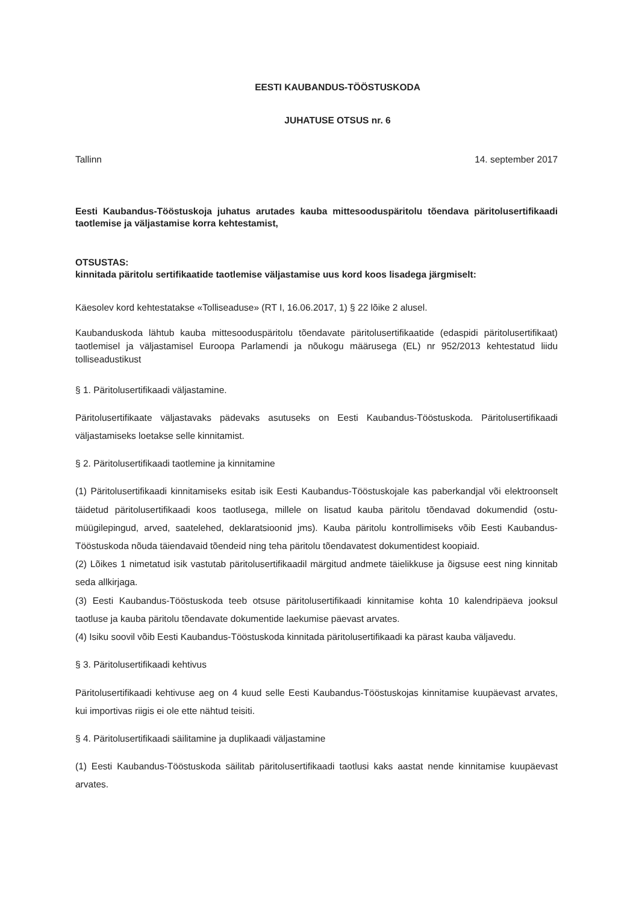EESTI KAUBANDUS-TÖÖSTUSKODA
JUHATUSE OTSUS nr. 6
Tallinn 14. september 2017
Eesti Kaubandus-Tööstuskoja juhatus arutades kauba mittesooduspäritolu tõendava päritolusertifikaadi taotlemise ja väljastamise korra kehtestamist,
OTSUSTAS:
kinnitada päritolu sertifikaatide taotlemise väljastamise uus kord koos lisadega järgmiselt:
Käesolev kord kehtestatakse «Tolliseaduse» (RT I, 16.06.2017, 1) § 22 lõike 2 alusel.
Kaubanduskoda lähtub kauba mittesooduspäritolu tõendavate päritolusertifikaatide (edaspidi päritolusertifikaat) taotlemisel ja väljastamisel Euroopa Parlamendi ja nõukogu määrusega (EL) nr 952/2013 kehtestatud liidu tolliseadustikust
§ 1. Päritolusertifikaadi väljastamine.
Päritolusertifikaate väljastavaks pädevaks asutuseks on Eesti Kaubandus-Tööstuskoda. Päritolusertifikaadi väljastamiseks loetakse selle kinnitamist.
§ 2. Päritolusertifikaadi taotlemine ja kinnitamine
(1) Päritolusertifikaadi kinnitamiseks esitab isik Eesti Kaubandus-Tööstuskojale kas paberkandjal või elektroonselt täidetud päritolusertifikaadi koos taotlusega, millele on lisatud kauba päritolu tõendavad dokumendid (ostu-müügilepingud, arved, saatelehed, deklaratsioonid jms). Kauba päritolu kontrollimiseks võib Eesti Kaubandus-Tööstuskoda nõuda täiendavaid tõendeid ning teha päritolu tõendavatest dokumentidest koopiaid.
(2) Lõikes 1 nimetatud isik vastutab päritolusertifikaadil märgitud andmete täielikkuse ja õigsuse eest ning kinnitab seda allkirjaga.
(3) Eesti Kaubandus-Tööstuskoda teeb otsuse päritolusertifikaadi kinnitamise kohta 10 kalendripäeva jooksul taotluse ja kauba päritolu tõendavate dokumentide laekumise päevast arvates.
(4) Isiku soovil võib Eesti Kaubandus-Tööstuskoda kinnitada päritolusertifikaadi ka pärast kauba väljavedu.
§ 3. Päritolusertifikaadi kehtivus
Päritolusertifikaadi kehtivuse aeg on 4 kuud selle Eesti Kaubandus-Tööstuskojas kinnitamise kuupäevast arvates, kui importivas riigis ei ole ette nähtud teisiti.
§ 4. Päritolusertifikaadi säilitamine ja duplikaadi väljastamine
(1) Eesti Kaubandus-Tööstuskoda säilitab päritolusertifikaadi taotlusi kaks aastat nende kinnitamise kuupäevast arvates.